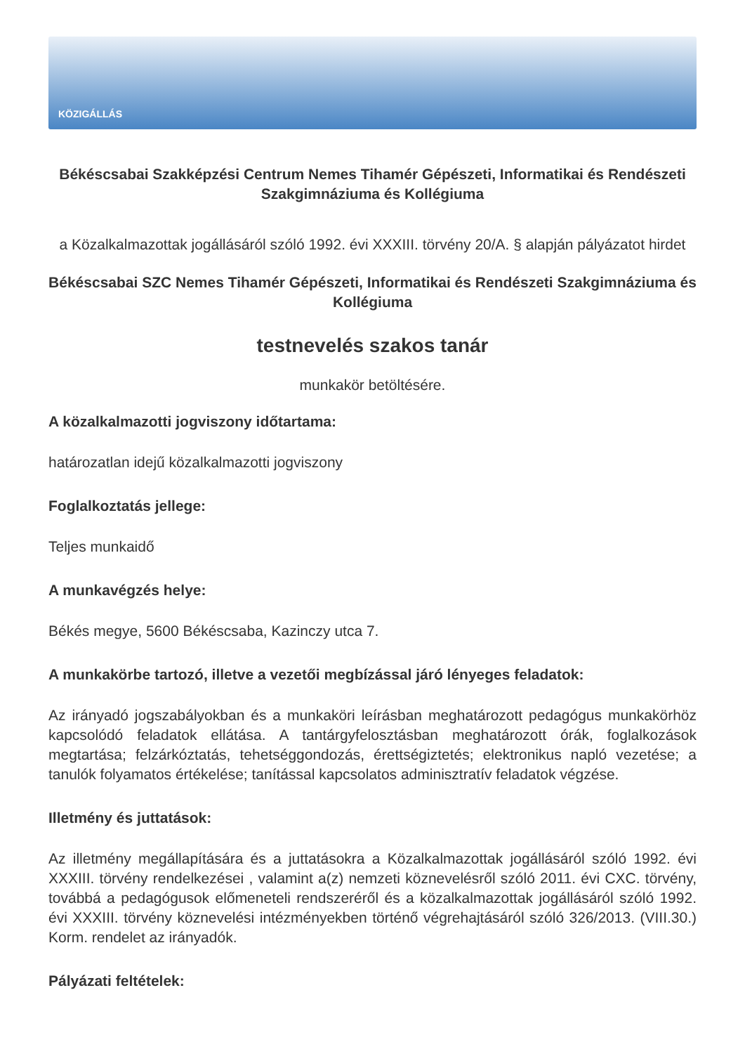KÖZIGÁLLÁS
Békéscsabai Szakképzési Centrum Nemes Tihamér Gépészeti, Informatikai és Rendészeti Szakgimnáziuma és Kollégiuma
a Közalkalmazottak jogállásáról szóló 1992. évi XXXIII. törvény 20/A. § alapján pályázatot hirdet
Békéscsabai SZC Nemes Tihamér Gépészeti, Informatikai és Rendészeti Szakgimnáziuma és Kollégiuma
testnevelés szakos tanár
munkakör betöltésére.
A közalkalmazotti jogviszony időtartama:
határozatlan idejű közalkalmazotti jogviszony
Foglalkoztatás jellege:
Teljes munkaidő
A munkavégzés helye:
Békés megye, 5600 Békéscsaba, Kazinczy utca 7.
A munkakörbe tartozó, illetve a vezetői megbízással járó lényeges feladatok:
Az irányadó jogszabályokban és a munkaköri leírásban meghatározott pedagógus munkakörhöz kapcsolódó feladatok ellátása. A tantárgyfelosztásban meghatározott órák, foglalkozások megtartása; felzárkóztatás, tehetséggondozás, érettségiztetés; elektronikus napló vezetése; a tanulók folyamatos értékelése; tanítással kapcsolatos adminisztratív feladatok végzése.
Illetmény és juttatások:
Az illetmény megállapítására és a juttatásokra a Közalkalmazottak jogállásáról szóló 1992. évi XXXIII. törvény rendelkezései , valamint a(z) nemzeti köznevelésről szóló 2011. évi CXC. törvény, továbbá a pedagógusok előmeneteli rendszeréről és a közalkalmazottak jogállásáról szóló 1992. évi XXXIII. törvény köznevelési intézményekben történő végrehajtásáról szóló 326/2013. (VIII.30.) Korm. rendelet az irányadók.
Pályázati feltételek: